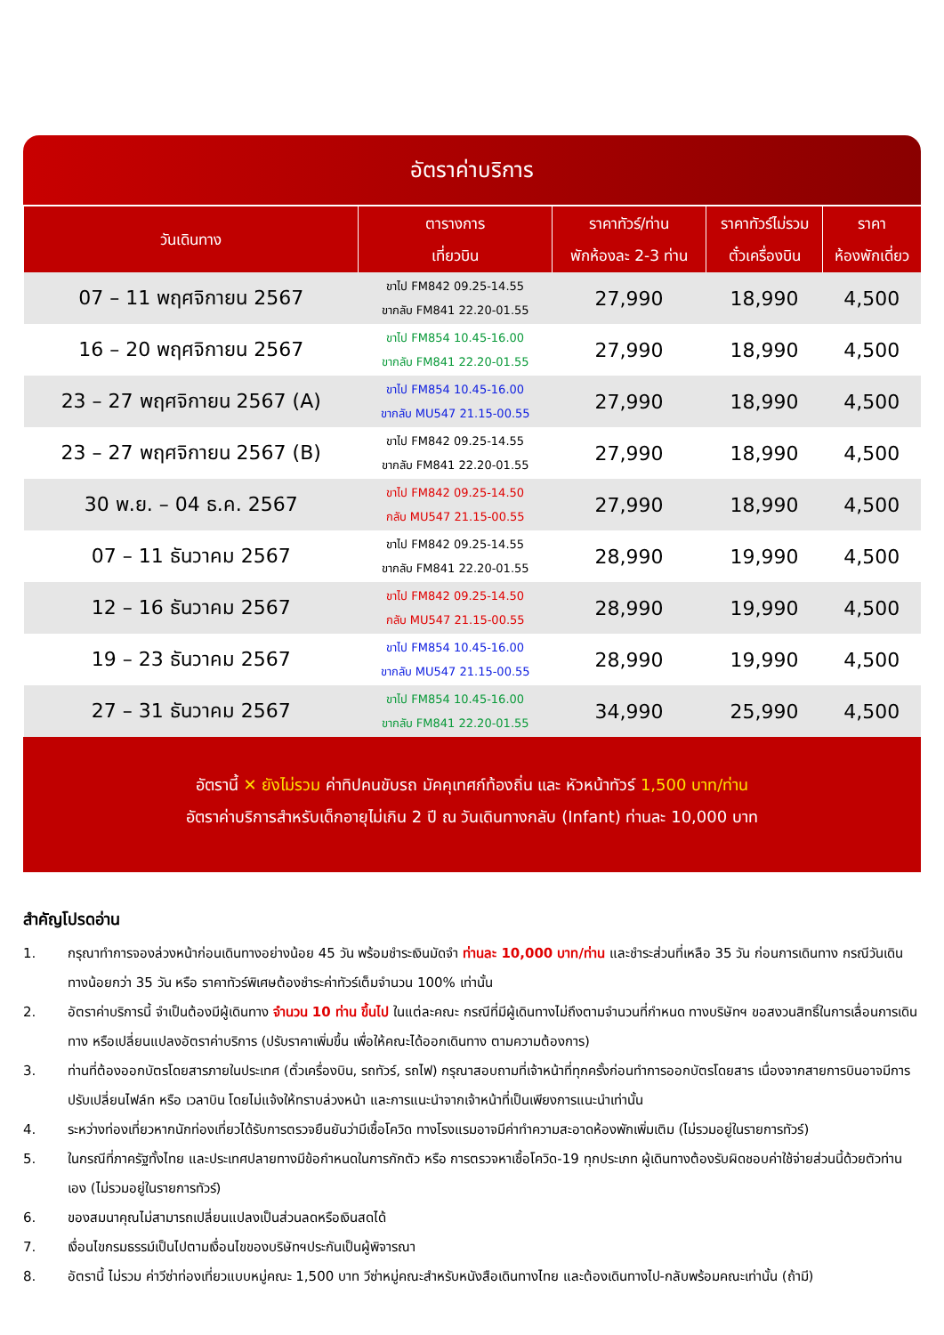อัตราค่าบริการ
| วันเดินทาง | ตารางการ เที่ยวบิน | ราคาทัวร์/ท่าน พักห้องละ 2-3 ท่าน | ราคาทัวร์ไม่รวม ตั๋วเครื่องบิน | ราคา ห้องพักเดี่ยว |
| --- | --- | --- | --- | --- |
| 07 – 11 พฤศจิกายน 2567 | ขาไป FM842 09.25-14.55 ขากลับ FM841 22.20-01.55 | 27,990 | 18,990 | 4,500 |
| 16 – 20 พฤศจิกายน 2567 | ขาไป FM854 10.45-16.00 ขากลับ FM841 22.20-01.55 | 27,990 | 18,990 | 4,500 |
| 23 – 27 พฤศจิกายน 2567 (A) | ขาไป FM854 10.45-16.00 ขากลับ MU547 21.15-00.55 | 27,990 | 18,990 | 4,500 |
| 23 – 27 พฤศจิกายน 2567 (B) | ขาไป FM842 09.25-14.55 ขากลับ FM841 22.20-01.55 | 27,990 | 18,990 | 4,500 |
| 30 พ.ย. – 04 ธ.ค. 2567 | ขาไป FM842 09.25-14.50 กลับ MU547 21.15-00.55 | 27,990 | 18,990 | 4,500 |
| 07 – 11 ธันวาคม 2567 | ขาไป FM842 09.25-14.55 ขากลับ FM841 22.20-01.55 | 28,990 | 19,990 | 4,500 |
| 12 – 16 ธันวาคม 2567 | ขาไป FM842 09.25-14.50 กลับ MU547 21.15-00.55 | 28,990 | 19,990 | 4,500 |
| 19 – 23 ธันวาคม 2567 | ขาไป FM854 10.45-16.00 ขากลับ MU547 21.15-00.55 | 28,990 | 19,990 | 4,500 |
| 27 – 31 ธันวาคม 2567 | ขาไป FM854 10.45-16.00 ขากลับ FM841 22.20-01.55 | 34,990 | 25,990 | 4,500 |
อัตรานี้ ✕ ยังไม่รวม ค่าทิปคนขับรถ มัคคุเทศก์ท้องถิ่น และ หัวหน้าทัวร์ 1,500 บาท/ท่าน
อัตราค่าบริการสำหรับเด็กอายุไม่เกิน 2 ปี ณ วันเดินทางกลับ (Infant) ท่านละ 10,000 บาท
สำคัญโปรดอ่าน
1. กรุณาทำการจองล่วงหน้าก่อนเดินทางอย่างน้อย 45 วัน พร้อมชำระเงินมัดจำ ท่านละ 10,000 บาท/ท่าน และชำระส่วนที่เหลือ 35 วัน ก่อนการเดินทาง กรณีวันเดินทางน้อยกว่า 35 วัน หรือ ราคาทัวร์พิเศษต้องชำระค่าทัวร์เต็มจำนวน 100% เท่านั้น
2. อัตราค่าบริการนี้ จำเป็นต้องมีผู้เดินทาง จำนวน 10 ท่าน ขึ้นไป ในแต่ละคณะ กรณีที่มีผู้เดินทางไม่ถึงตามจำนวนที่กำหนด ทางบริษัทฯ ขอสงวนสิทธิ์ในการเลื่อนการเดินทาง หรือเปลี่ยนแปลงอัตราค่าบริการ (ปรับราคาเพิ่มขึ้น เพื่อให้คณะได้ออกเดินทาง ตามความต้องการ)
3. ท่านที่ต้องออกบัตรโดยสารภายในประเทศ (ตั๋วเครื่องบิน, รถทัวร์, รถไฟ) กรุณาสอบถามที่เจ้าหน้าที่ทุกครั้งก่อนทำการออกบัตรโดยสาร เนื่องจากสายการบินอาจมีการปรับเปลี่ยนไฟล์ท หรือ เวลาบิน โดยไม่แจ้งให้ทราบล่วงหน้า และการแนะนำจากเจ้าหน้าที่เป็นเพียงการแนะนำเท่านั้น
4. ระหว่างท่องเที่ยวหากนักท่องเที่ยวได้รับการตรวจยืนยันว่ามีเชื้อโควิด ทางโรงแรมอาจมีค่าทำความสะอาดห้องพักเพิ่มเติม (ไม่รวมอยู่ในรายการทัวร์)
5. ในกรณีที่ภาครัฐทั้งไทย และประเทศปลายทางมีข้อกำหนดในการกักตัว หรือ การตรวจหาเชื้อโควิด-19 ทุกประเภท ผู้เดินทางต้องรับผิดชอบค่าใช้จ่ายส่วนนี้ด้วยตัวท่านเอง (ไม่รวมอยู่ในรายการทัวร์)
6. ของสมนาคุณไม่สามารถเปลี่ยนแปลงเป็นส่วนลดหรือเงินสดได้
7. เงื่อนไขกรมธรรม์เป็นไปตามเงื่อนไขของบริษัทฯประกันเป็นผู้พิจารณา
8. อัตรานี้ ไม่รวม ค่าวีซ่าท่องเที่ยวแบบหมู่คณะ 1,500 บาท วีซ่าหมู่คณะสำหรับหนังสือเดินทางไทย และต้องเดินทางไป-กลับพร้อมคณะเท่านั้น (ถ้ามี)